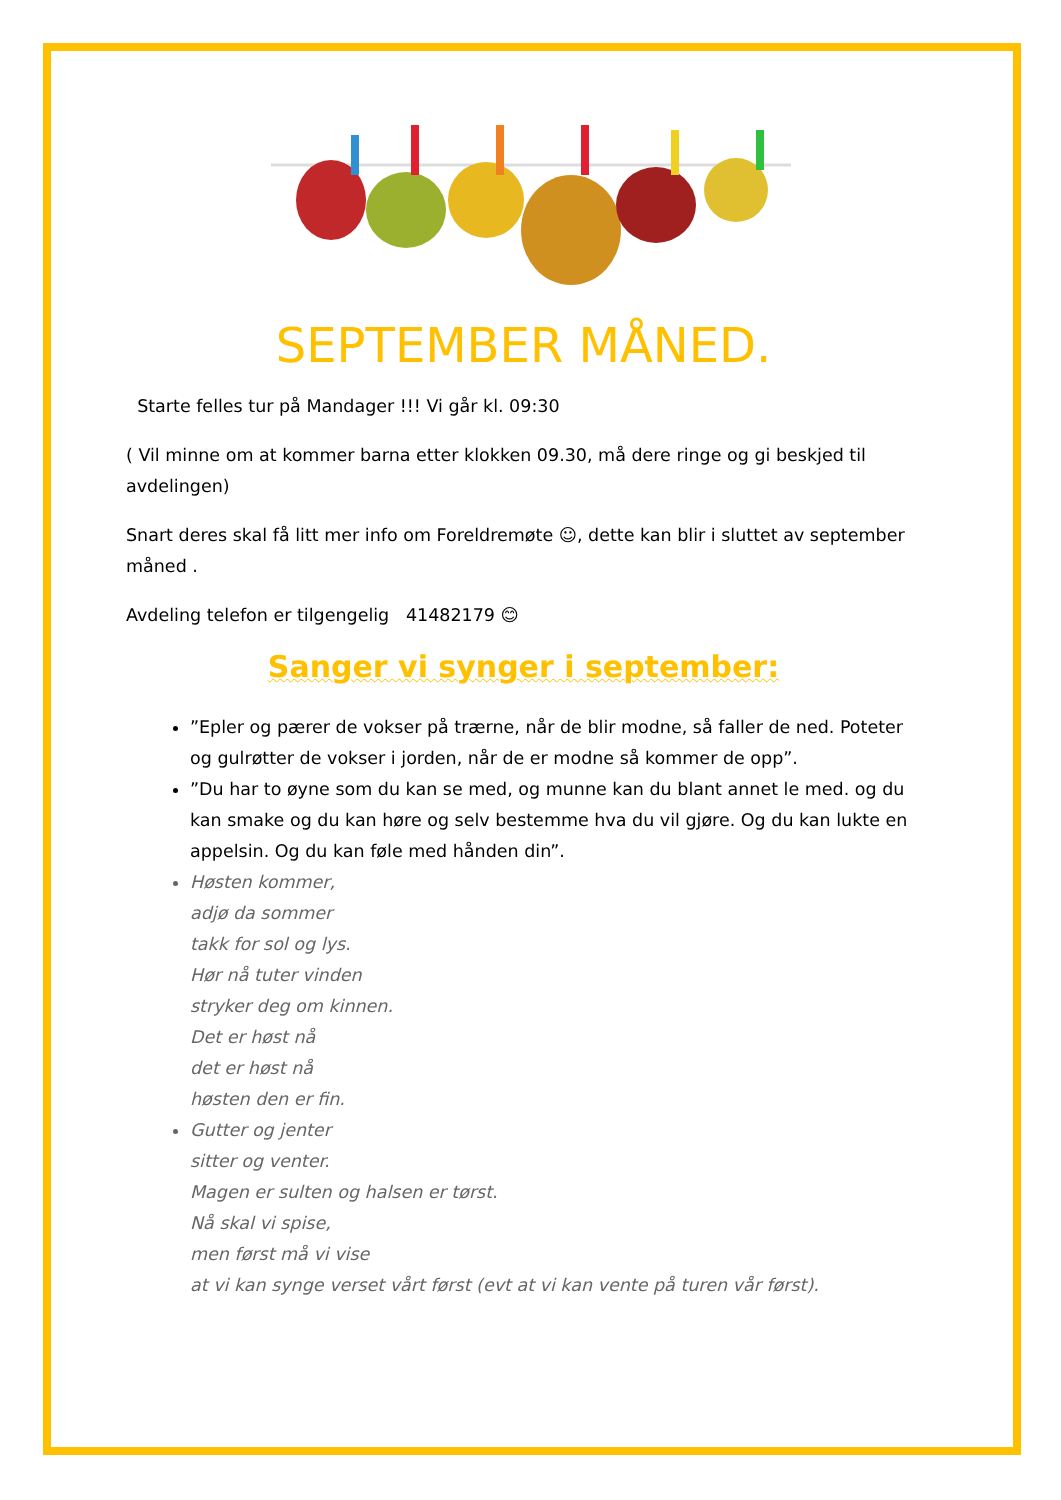SEPTEMBER MÅNED.
Starte felles tur på Mandager !!! Vi går kl. 09:30
( Vil minne om at kommer barna etter klokken 09.30, må dere ringe og gi beskjed til avdelingen)
Snart deres skal få litt mer info om Foreldremøte ☺, dette kan blir i sluttet av september måned .
Avdeling telefon er tilgengelig 41482179 😊
Sanger vi synger i september:
”Epler og pærer de vokser på trærne, når de blir modne, så faller de ned. Poteter og gulrøtter de vokser i jorden, når de er modne så kommer de opp”.
”Du har to øyne som du kan se med, og munne kan du blant annet le med. og du kan smake og du kan høre og selv bestemme hva du vil gjøre. Og du kan lukte en appelsin. Og du kan føle med hånden din”.
Høsten kommer,
adjø da sommer
takk for sol og lys.
Hør nå tuter vinden
stryker deg om kinnen.
Det er høst nå
det er høst nå
høsten den er fin.
Gutter og jenter
sitter og venter.
Magen er sulten og halsen er tørst.
Nå skal vi spise,
men først må vi vise
at vi kan synge verset vårt først (evt at vi kan vente på turen vår først).